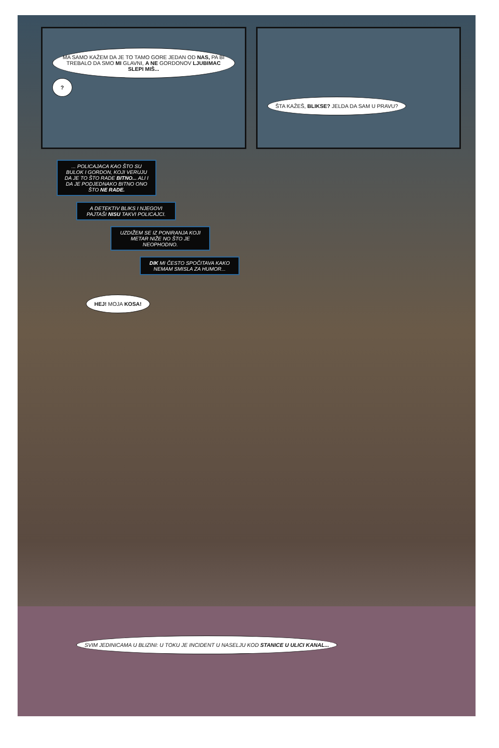MA SAMO KAŽEM DA JE TO TAMO GORE JEDAN OD NAS, PA BI TREBALO DA SMO MI GLAVNI, A NE GORDONOV LJUBIMAC SLEPI MIŠ... ?
ŠTA KAŽEŠ, BLIKSE? JELDA DA SAM U PRAVU?
... POLICAJACA KAO ŠTO SU BULOK I GORDON, KOJI VERUJU DA JE TO ŠTO RADE BITNO... ALI I DA JE PODJEDNAKO BITNO ONO ŠTO NE RADE.
A DETEKTIV BLIKS I NJEGOVI PAJTAŠI NISU TAKVI POLICAJCI.
UZDIŽEM SE IZ PONIRANJA KOJI METAR NIŽE NO ŠTO JE NEOPHODNO.
DIK MI ČESTO SPOČITAVA KAKO NEMAM SMISLA ZA HUMOR...
HEJ! MOJA KOSA!
SVIM JEDINICAMA U BLIZINI: U TOKU JE INCIDENT U NASELJU KOD STANICE U ULICI KANAL...